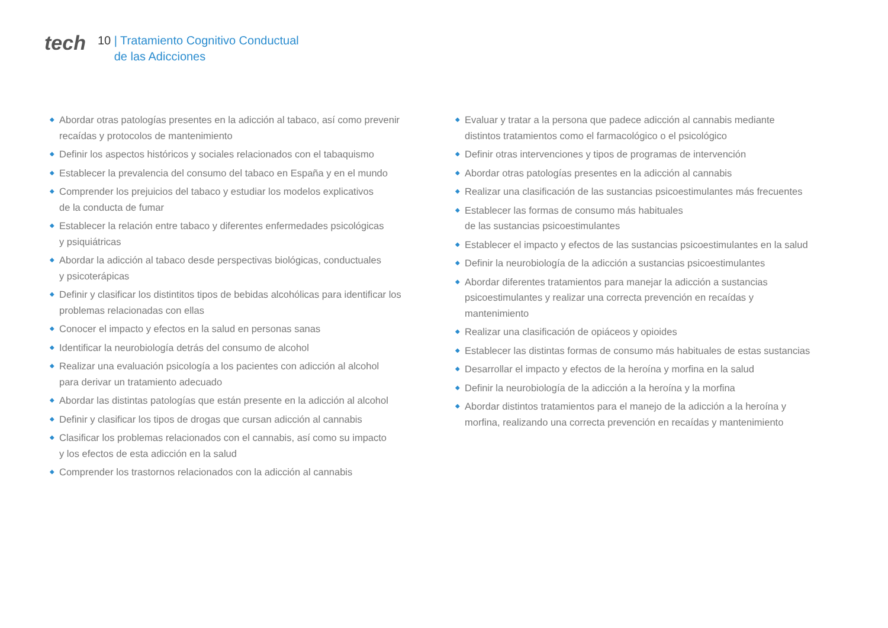tech
10 | Tratamiento Cognitivo Conductual
de las Adicciones
◆ Abordar otras patologías presentes en la adicción al tabaco, así como prevenir recaídas y protocolos de mantenimiento
◆ Definir los aspectos históricos y sociales relacionados con el tabaquismo
◆ Establecer la prevalencia del consumo del tabaco en España y en el mundo
◆ Comprender los prejuicios del tabaco y estudiar los modelos explicativos
de la conducta de fumar
◆ Establecer la relación entre tabaco y diferentes enfermedades psicológicas
y psiquiátricas
◆ Abordar la adicción al tabaco desde perspectivas biológicas, conductuales
y psicoterápicas
◆ Definir y clasificar los distintitos tipos de bebidas alcohólicas para identificar los problemas relacionadas con ellas
◆ Conocer el impacto y efectos en la salud en personas sanas
◆ Identificar la neurobiología detrás del consumo de alcohol
◆ Realizar una evaluación psicología a los pacientes con adicción al alcohol
para derivar un tratamiento adecuado
◆ Abordar las distintas patologías que están presente en la adicción al alcohol
◆ Definir y clasificar los tipos de drogas que cursan adicción al cannabis
◆ Clasificar los problemas relacionados con el cannabis, así como su impacto
y los efectos de esta adicción en la salud
◆ Comprender los trastornos relacionados con la adicción al cannabis
◆ Evaluar y tratar a la persona que padece adicción al cannabis mediante distintos tratamientos como el farmacológico o el psicológico
◆ Definir otras intervenciones y tipos de programas de intervención
◆ Abordar otras patologías presentes en la adicción al cannabis
◆ Realizar una clasificación de las sustancias psicoestimulantes más frecuentes
◆ Establecer las formas de consumo más habituales
de las sustancias psicoestimulantes
◆ Establecer el impacto y efectos de las sustancias psicoestimulantes en la salud
◆ Definir la neurobiología de la adicción a sustancias psicoestimulantes
◆ Abordar diferentes tratamientos para manejar la adicción a sustancias psicoestimulantes y realizar una correcta prevención en recaídas y mantenimiento
◆ Realizar una clasificación de opiáceos y opioides
◆ Establecer las distintas formas de consumo más habituales de estas sustancias
◆ Desarrollar el impacto y efectos de la heroína y morfina en la salud
◆ Definir la neurobiología de la adicción a la heroína y la morfina
◆ Abordar distintos tratamientos para el manejo de la adicción a la heroína y morfina, realizando una correcta prevención en recaídas y mantenimiento